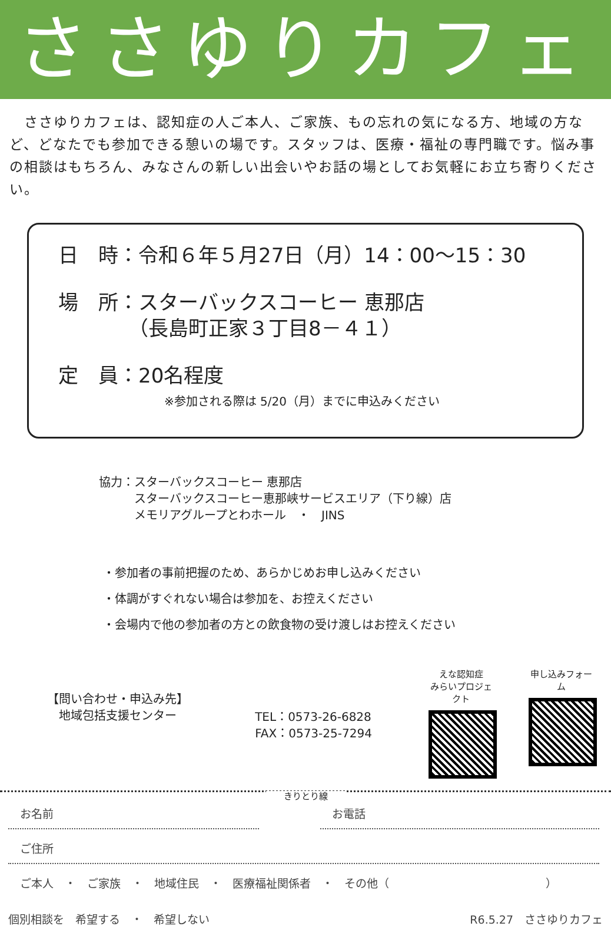ささゆりカフェ
　ささゆりカフェは、認知症の人ご本人、ご家族、もの忘れの気になる方、地域の方など、どなたでも参加できる憩いの場です。スタッフは、医療・福祉の専門職です。悩み事の相談はもちろん、みなさんの新しい出会いやお話の場としてお気軽にお立ち寄りください。
日　時：令和６年５月27日（月）14：00～15：30
場　所：スターバックスコーヒー 恵那店
　　　　（長島町正家３丁目8－４１）
定　員：20名程度
※参加される際は 5/20（月）までに申込みください
協力：スターバックスコーヒー 恵那店
　　　スターバックスコーヒー恵那峡サービスエリア（下り線）店
　　　メモリアグループとわホール　・　JINS
・参加者の事前把握のため、あらかじめお申し込みください
・体調がすぐれない場合は参加を、お控えください
・会場内で他の参加者の方との飲食物の受け渡しはお控えください
【問い合わせ・申込み先】
　地域包括支援センター
TEL：0573-26-6828
FAX：0573-25-7294
えな認知症
みらいプロジェクト
申し込みフォーム
きりとり線
お名前 お電話
ご住所
ご本人　・　ご家族　・　地域住民　・　医療福祉関係者　・　その他（　　　　　　　　　　　　　　）
個別相談を　希望する　・　希望しない R6.5.27　ささゆりカフェ